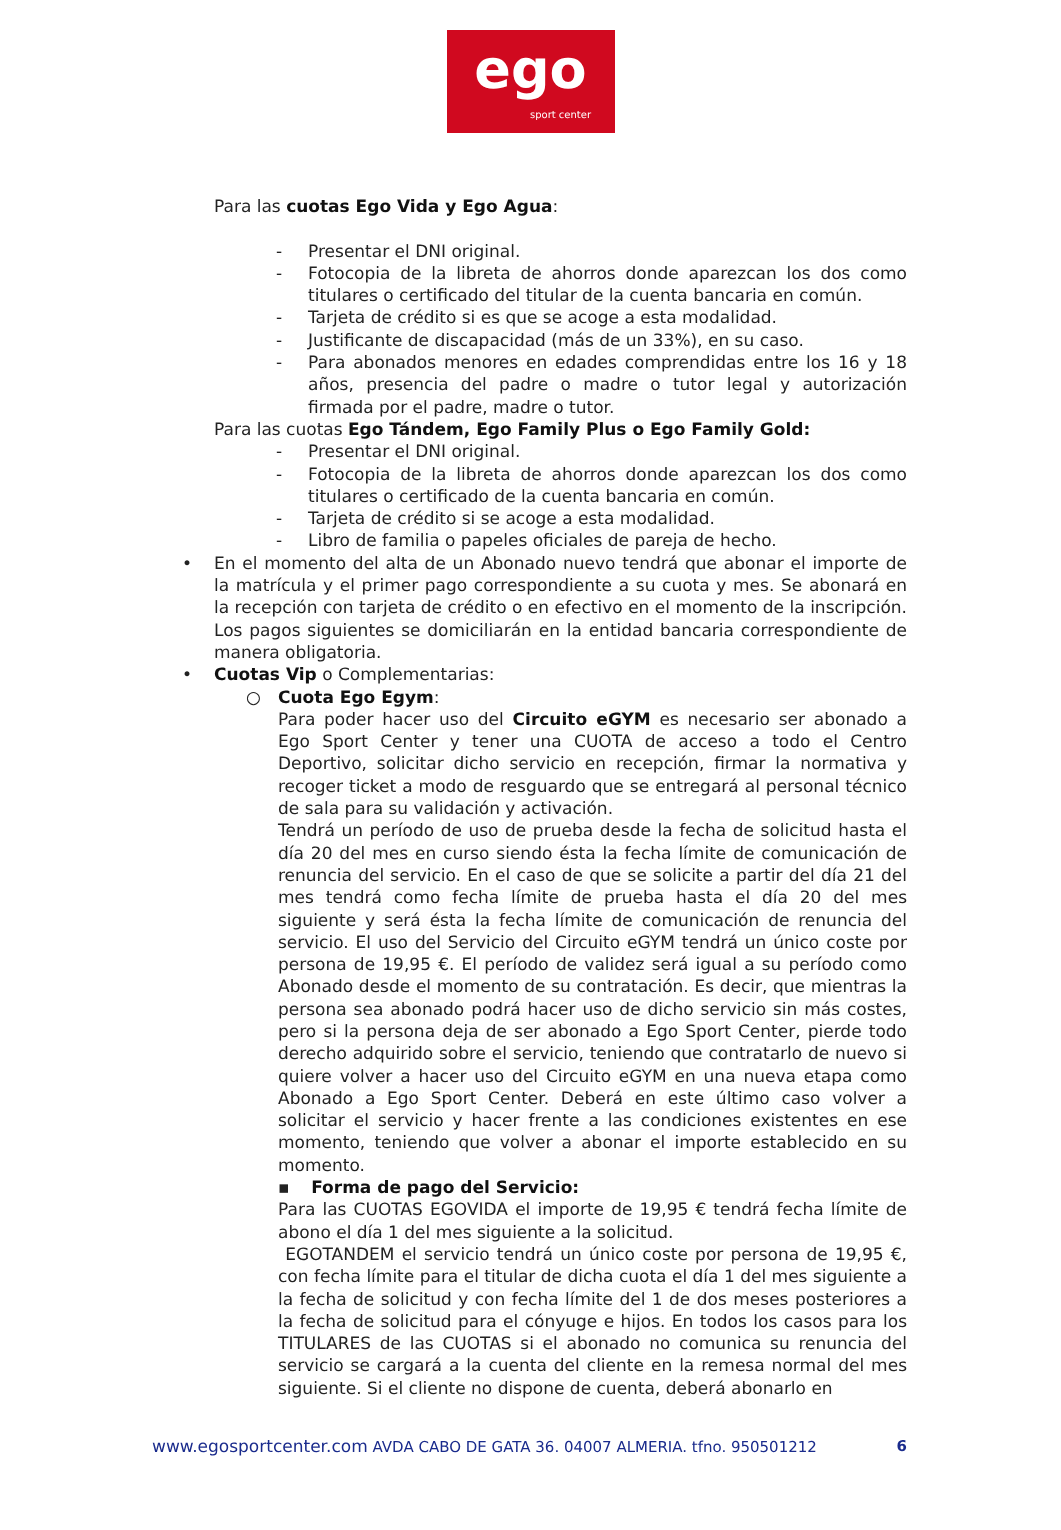ego
sport center
Para las cuotas Ego Vida y Ego Agua:
- Presentar el DNI original.
- Fotocopia de la libreta de ahorros donde aparezcan los dos como titulares o certificado del titular de la cuenta bancaria en común.
- Tarjeta de crédito si es que se acoge a esta modalidad.
- Justificante de discapacidad (más de un 33%), en su caso.
- Para abonados menores en edades comprendidas entre los 16 y 18 años, presencia del padre o madre o tutor legal y autorización firmada por el padre, madre o tutor.
Para las cuotas Ego Tándem, Ego Family Plus o Ego Family Gold:
- Presentar el DNI original.
- Fotocopia de la libreta de ahorros donde aparezcan los dos como titulares o certificado de la cuenta bancaria en común.
- Tarjeta de crédito si se acoge a esta modalidad.
- Libro de familia o papeles oficiales de pareja de hecho.
• En el momento del alta de un Abonado nuevo tendrá que abonar el importe de la matrícula y el primer pago correspondiente a su cuota y mes. Se abonará en la recepción con tarjeta de crédito o en efectivo en el momento de la inscripción. Los pagos siguientes se domiciliarán en la entidad bancaria correspondiente de manera obligatoria.
• Cuotas Vip o Complementarias:
○ Cuota Ego Egym:
Para poder hacer uso del Circuito eGYM es necesario ser abonado a Ego Sport Center y tener una CUOTA de acceso a todo el Centro Deportivo, solicitar dicho servicio en recepción, firmar la normativa y recoger ticket a modo de resguardo que se entregará al personal técnico de sala para su validación y activación.
Tendrá un período de uso de prueba desde la fecha de solicitud hasta el día 20 del mes en curso siendo ésta la fecha límite de comunicación de renuncia del servicio. En el caso de que se solicite a partir del día 21 del mes tendrá como fecha límite de prueba hasta el día 20 del mes siguiente y será ésta la fecha límite de comunicación de renuncia del servicio. El uso del Servicio del Circuito eGYM tendrá un único coste por persona de 19,95 €. El período de validez será igual a su período como Abonado desde el momento de su contratación. Es decir, que mientras la persona sea abonado podrá hacer uso de dicho servicio sin más costes, pero si la persona deja de ser abonado a Ego Sport Center, pierde todo derecho adquirido sobre el servicio, teniendo que contratarlo de nuevo si quiere volver a hacer uso del Circuito eGYM en una nueva etapa como Abonado a Ego Sport Center. Deberá en este último caso volver a solicitar el servicio y hacer frente a las condiciones existentes en ese momento, teniendo que volver a abonar el importe establecido en su momento.
▪ Forma de pago del Servicio:
Para las CUOTAS EGOVIDA el importe de 19,95 € tendrá fecha límite de abono el día 1 del mes siguiente a la solicitud.
EGOTANDEM el servicio tendrá un único coste por persona de 19,95 €, con fecha límite para el titular de dicha cuota el día 1 del mes siguiente a la fecha de solicitud y con fecha límite del 1 de dos meses posteriores a la fecha de solicitud para el cónyuge e hijos. En todos los casos para los TITULARES de las CUOTAS si el abonado no comunica su renuncia del servicio se cargará a la cuenta del cliente en la remesa normal del mes siguiente. Si el cliente no dispone de cuenta, deberá abonarlo en
www.egosportcenter.com AVDA CABO DE GATA 36. 04007 ALMERIA. tfno. 950501212 6